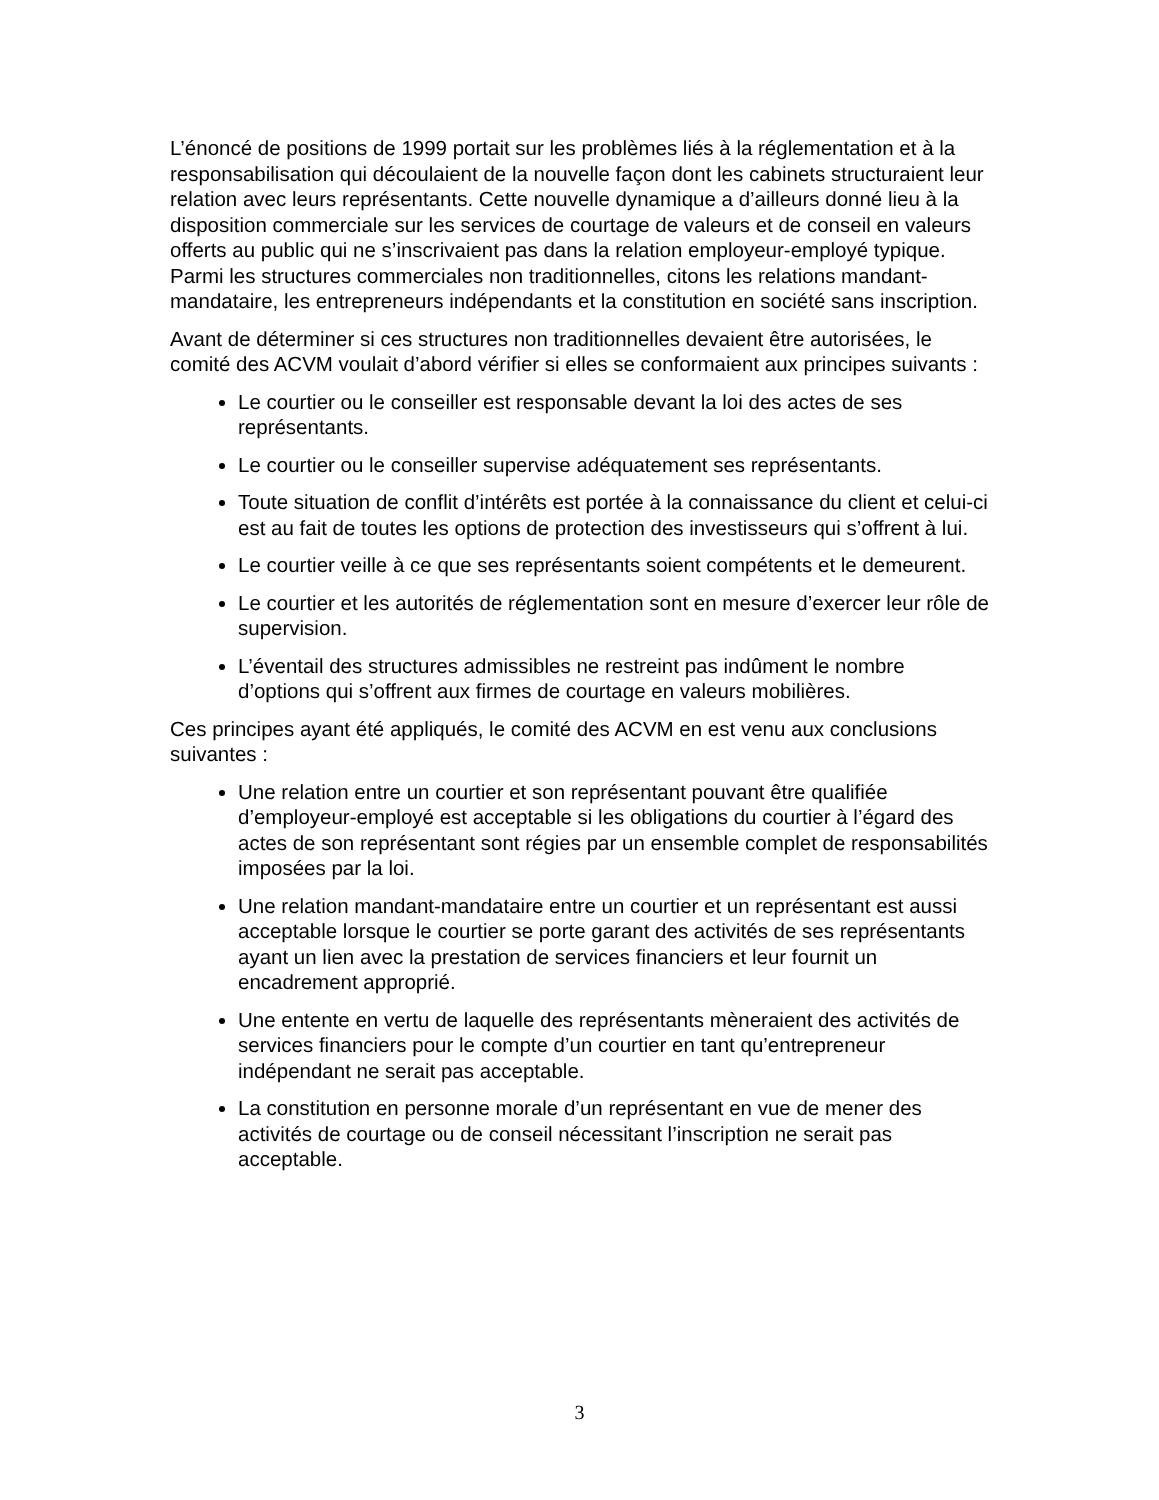L’énoncé de positions de 1999 portait sur les problèmes liés à la réglementation et à la responsabilisation qui découlaient de la nouvelle façon dont les cabinets structuraient leur relation avec leurs représentants. Cette nouvelle dynamique a d’ailleurs donné lieu à la disposition commerciale sur les services de courtage de valeurs et de conseil en valeurs offerts au public qui ne s’inscrivaient pas dans la relation employeur-employé typique. Parmi les structures commerciales non traditionnelles, citons les relations mandant-mandataire, les entrepreneurs indépendants et la constitution en société sans inscription.
Avant de déterminer si ces structures non traditionnelles devaient être autorisées, le comité des ACVM voulait d’abord vérifier si elles se conformaient aux principes suivants :
Le courtier ou le conseiller est responsable devant la loi des actes de ses représentants.
Le courtier ou le conseiller supervise adéquatement ses représentants.
Toute situation de conflit d’intérêts est portée à la connaissance du client et celui-ci est au fait de toutes les options de protection des investisseurs qui s’offrent à lui.
Le courtier veille à ce que ses représentants soient compétents et le demeurent.
Le courtier et les autorités de réglementation sont en mesure d’exercer leur rôle de supervision.
L’éventail des structures admissibles ne restreint pas indûment le nombre d’options qui s’offrent aux firmes de courtage en valeurs mobilières.
Ces principes ayant été appliqués, le comité des ACVM en est venu aux conclusions suivantes :
Une relation entre un courtier et son représentant pouvant être qualifiée d’employeur-employé est acceptable si les obligations du courtier à l’égard des actes de son représentant sont régies par un ensemble complet de responsabilités imposées par la loi.
Une relation mandant-mandataire entre un courtier et un représentant est aussi acceptable lorsque le courtier se porte garant des activités de ses représentants ayant un lien avec la prestation de services financiers et leur fournit un encadrement approprié.
Une entente en vertu de laquelle des représentants mèneraient des activités de services financiers pour le compte d’un courtier en tant qu’entrepreneur indépendant ne serait pas acceptable.
La constitution en personne morale d’un représentant en vue de mener des activités de courtage ou de conseil nécessitant l’inscription ne serait pas acceptable.
3